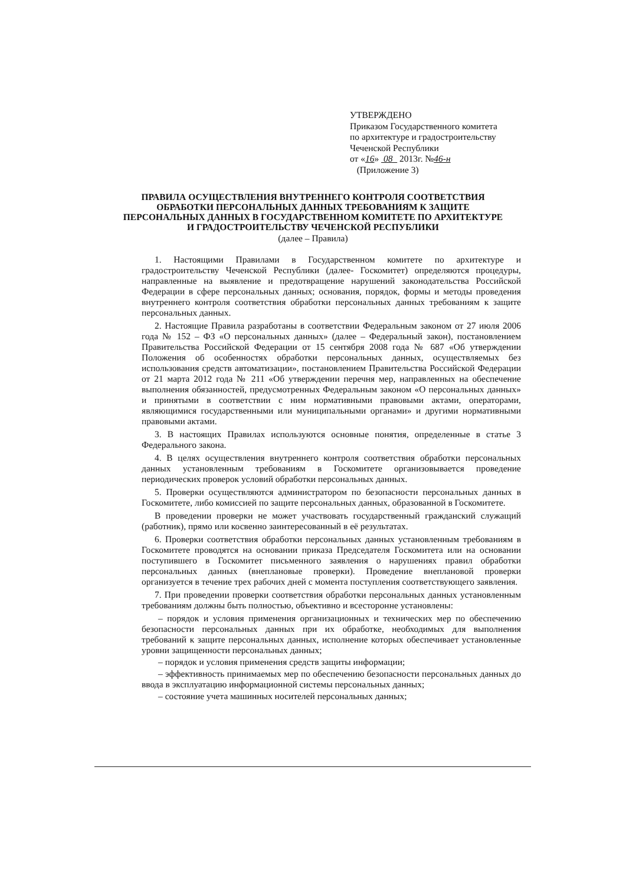УТВЕРЖДЕНО
Приказом Государственного комитета
по архитектуре и градостроительству
Чеченской Республики
от «16» 08 2013г. №46-н
(Приложение 3)
ПРАВИЛА ОСУЩЕСТВЛЕНИЯ ВНУТРЕННЕГО КОНТРОЛЯ СООТВЕТСТВИЯ
ОБРАБОТКИ ПЕРСОНАЛЬНЫХ ДАННЫХ ТРЕБОВАНИЯМ К ЗАЩИТЕ
ПЕРСОНАЛЬНЫХ ДАННЫХ В ГОСУДАРСТВЕННОМ КОМИТЕТЕ ПО АРХИТЕКТУРЕ
И ГРАДОСТРОИТЕЛЬСТВУ ЧЕЧЕНСКОЙ РЕСПУБЛИКИ
(далее – Правила)
1. Настоящими Правилами в Государственном комитете по архитектуре и градостроительству Чеченской Республики (далее- Госкомитет) определяются процедуры, направленные на выявление и предотвращение нарушений законодательства Российской Федерации в сфере персональных данных; основания, порядок, формы и методы проведения внутреннего контроля соответствия обработки персональных данных требованиям к защите персональных данных.
2. Настоящие Правила разработаны в соответствии Федеральным законом от 27 июля 2006 года № 152 – ФЗ «О персональных данных» (далее – Федеральный закон), постановлением Правительства Российской Федерации от 15 сентября 2008 года № 687 «Об утверждении Положения об особенностях обработки персональных данных, осуществляемых без использования средств автоматизации», постановлением Правительства Российской Федерации от 21 марта 2012 года № 211 «Об утверждении перечня мер, направленных на обеспечение выполнения обязанностей, предусмотренных Федеральным законом «О персональных данных» и принятыми в соответствии с ним нормативными правовыми актами, операторами, являющимися государственными или муниципальными органами» и другими нормативными правовыми актами.
3. В настоящих Правилах используются основные понятия, определенные в статье 3 Федерального закона.
4. В целях осуществления внутреннего контроля соответствия обработки персональных данных установленным требованиям в Госкомитете организовывается проведение периодических проверок условий обработки персональных данных.
5. Проверки осуществляются администратором по безопасности персональных данных в Госкомитете, либо комиссией по защите персональных данных, образованной в Госкомитете.
В проведении проверки не может участвовать государственный гражданский служащий (работник), прямо или косвенно заинтересованный в её результатах.
6. Проверки соответствия обработки персональных данных установленным требованиям в Госкомитете проводятся на основании приказа Председателя Госкомитета или на основании поступившего в Госкомитет письменного заявления о нарушениях правил обработки персональных данных (внеплановые проверки). Проведение внеплановой проверки организуется в течение трех рабочих дней с момента поступления соответствующего заявления.
7. При проведении проверки соответствия обработки персональных данных установленным требованиям должны быть полностью, объективно и всесторонне установлены:
– порядок и условия применения организационных и технических мер по обеспечению безопасности персональных данных при их обработке, необходимых для выполнения требований к защите персональных данных, исполнение которых обеспечивает установленные уровни защищенности персональных данных;
– порядок и условия применения средств защиты информации;
– эффективность принимаемых мер по обеспечению безопасности персональных данных до ввода в эксплуатацию информационной системы персональных данных;
– состояние учета машинных носителей персональных данных;